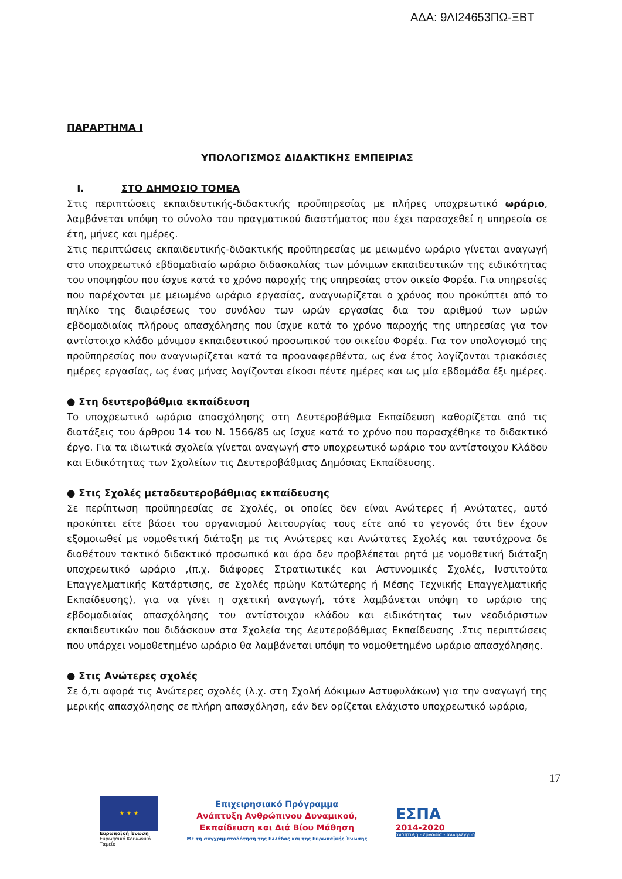ΑΔΑ: 9ΛΙ24653ΠΩ-ΞΒΤ
ΠΑΡΑΡΤΗΜΑ Ι
ΥΠΟΛΟΓΙΣΜΟΣ ΔΙΔΑΚΤΙΚΗΣ ΕΜΠΕΙΡΙΑΣ
Ι. ΣΤΟ ΔΗΜΟΣΙΟ ΤΟΜΕΑ
Στις περιπτώσεις εκπαιδευτικής-διδακτικής προϋπηρεσίας με πλήρες υποχρεωτικό ωράριο, λαμβάνεται υπόψη το σύνολο του πραγματικού διαστήματος που έχει παρασχεθεί η υπηρεσία σε έτη, μήνες και ημέρες.
Στις περιπτώσεις εκπαιδευτικής-διδακτικής προϋπηρεσίας με μειωμένο ωράριο γίνεται αναγωγή στο υποχρεωτικό εβδομαδιαίο ωράριο διδασκαλίας των μόνιμων εκπαιδευτικών της ειδικότητας του υποψηφίου που ίσχυε κατά το χρόνο παροχής της υπηρεσίας στον οικείο Φορέα. Για υπηρεσίες που παρέχονται με μειωμένο ωράριο εργασίας, αναγνωρίζεται ο χρόνος που προκύπτει από το πηλίκο της διαιρέσεως του συνόλου των ωρών εργασίας δια του αριθμού των ωρών εβδομαδιαίας πλήρους απασχόλησης που ίσχυε κατά το χρόνο παροχής της υπηρεσίας για τον αντίστοιχο κλάδο μόνιμου εκπαιδευτικού προσωπικού του οικείου Φορέα. Για τον υπολογισμό της προϋπηρεσίας που αναγνωρίζεται κατά τα προαναφερθέντα, ως ένα έτος λογίζονται τριακόσιες ημέρες εργασίας, ως ένας μήνας λογίζονται είκοσι πέντε ημέρες και ως μία εβδομάδα έξι ημέρες.
● Στη δευτεροβάθμια εκπαίδευση
Το υποχρεωτικό ωράριο απασχόλησης στη Δευτεροβάθμια Εκπαίδευση καθορίζεται από τις διατάξεις του άρθρου 14 του Ν. 1566/85 ως ίσχυε κατά το χρόνο που παρασχέθηκε το διδακτικό έργο. Για τα ιδιωτικά σχολεία γίνεται αναγωγή στο υποχρεωτικό ωράριο του αντίστοιχου Κλάδου και Ειδικότητας των Σχολείων τις Δευτεροβάθμιας Δημόσιας Εκπαίδευσης.
● Στις Σχολές μεταδευτεροβάθμιας εκπαίδευσης
Σε περίπτωση προϋπηρεσίας σε Σχολές, οι οποίες δεν είναι Ανώτερες ή Ανώτατες, αυτό προκύπτει είτε βάσει του οργανισμού λειτουργίας τους είτε από το γεγονός ότι δεν έχουν εξομοιωθεί με νομοθετική διάταξη με τις Ανώτερες και Ανώτατες Σχολές και ταυτόχρονα δε διαθέτουν τακτικό διδακτικό προσωπικό και άρα δεν προβλέπεται ρητά με νομοθετική διάταξη υποχρεωτικό ωράριο ,(π.χ. διάφορες Στρατιωτικές και Αστυνομικές Σχολές, Ινστιτούτα Επαγγελματικής Κατάρτισης, σε Σχολές πρώην Κατώτερης ή Μέσης Τεχνικής Επαγγελματικής Εκπαίδευσης), για να γίνει η σχετική αναγωγή, τότε λαμβάνεται υπόψη το ωράριο της εβδομαδιαίας απασχόλησης του αντίστοιχου κλάδου και ειδικότητας των νεοδιόριστων εκπαιδευτικών που διδάσκουν στα Σχολεία της Δευτεροβάθμιας Εκπαίδευσης .Στις περιπτώσεις που υπάρχει νομοθετημένο ωράριο θα λαμβάνεται υπόψη το νομοθετημένο ωράριο απασχόλησης.
● Στις Ανώτερες σχολές
Σε ό,τι αφορά τις Ανώτερες σχολές (λ.χ. στη Σχολή Δόκιμων Αστυφυλάκων) για την αναγωγή της μερικής απασχόλησης σε πλήρη απασχόληση, εάν δεν ορίζεται ελάχιστο υποχρεωτικό ωράριο,
17
★ ★ ★
Ευρωπαϊκή Ένωση
Ευρωπαϊκό Κοινωνικό Ταμείο
Επιχειρησιακό Πρόγραμμα
Ανάπτυξη Ανθρώπινου Δυναμικού,
Εκπαίδευση και Διά Βίου Μάθηση
Με τη συγχρηματοδότηση της Ελλάδας και της Ευρωπαϊκής Ένωσης
ΕΣΠΑ
2014-2020
ανάπτυξη - εργασία - αλληλεγγύη